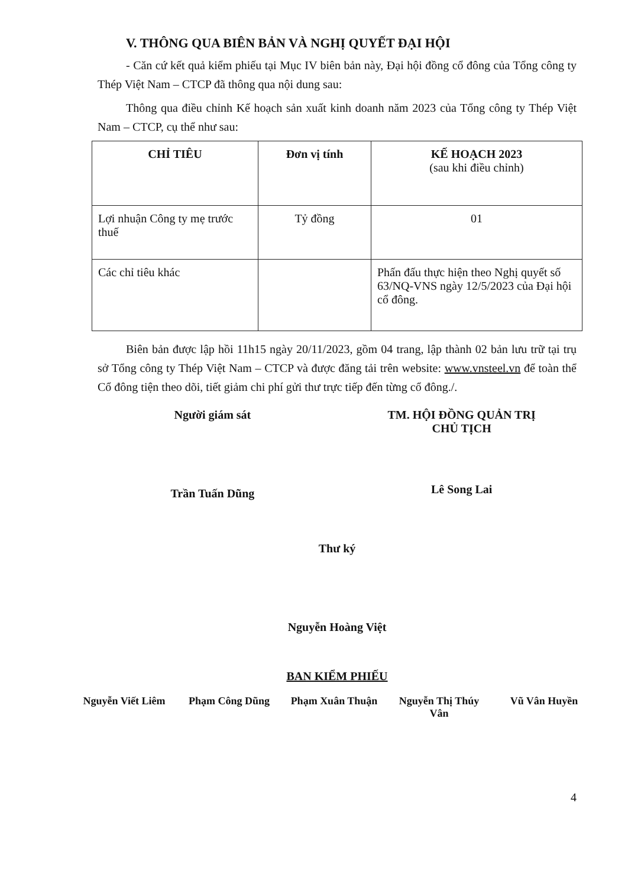V. THÔNG QUA BIÊN BẢN VÀ NGHỊ QUYẾT ĐẠI HỘI
- Căn cứ kết quả kiểm phiếu tại Mục IV biên bản này, Đại hội đồng cổ đông của Tổng công ty Thép Việt Nam – CTCP đã thông qua nội dung sau:
Thông qua điều chỉnh Kế hoạch sản xuất kinh doanh năm 2023 của Tổng công ty Thép Việt Nam – CTCP, cụ thể như sau:
| CHỈ TIÊU | Đơn vị tính | KẾ HOẠCH 2023 (sau khi điều chỉnh) |
| --- | --- | --- |
| Lợi nhuận Công ty mẹ trước thuế | Tỷ đồng | 01 |
| Các chỉ tiêu khác | | Phấn đấu thực hiện theo Nghị quyết số 63/NQ-VNS ngày 12/5/2023 của Đại hội cổ đông. |
Biên bản được lập hồi 11h15 ngày 20/11/2023, gồm 04 trang, lập thành 02 bản lưu trữ tại trụ sở Tổng công ty Thép Việt Nam – CTCP và được đăng tải trên website: www.vnsteel.vn để toàn thể Cổ đông tiện theo dõi, tiết giảm chi phí gửi thư trực tiếp đến từng cổ đông./.
Người giám sát
Trần Tuấn Dũng
TM. HỘI ĐỒNG QUẢN TRỊ
CHỦ TỊCH
Lê Song Lai
Thư ký
Nguyễn Hoàng Việt
BAN KIỂM PHIẾU
Nguyễn Viết Liêm
Phạm Công Dũng Phạm Xuân Thuận Nguyễn Thị Thúy Vân
Vũ Vân Huyền
4